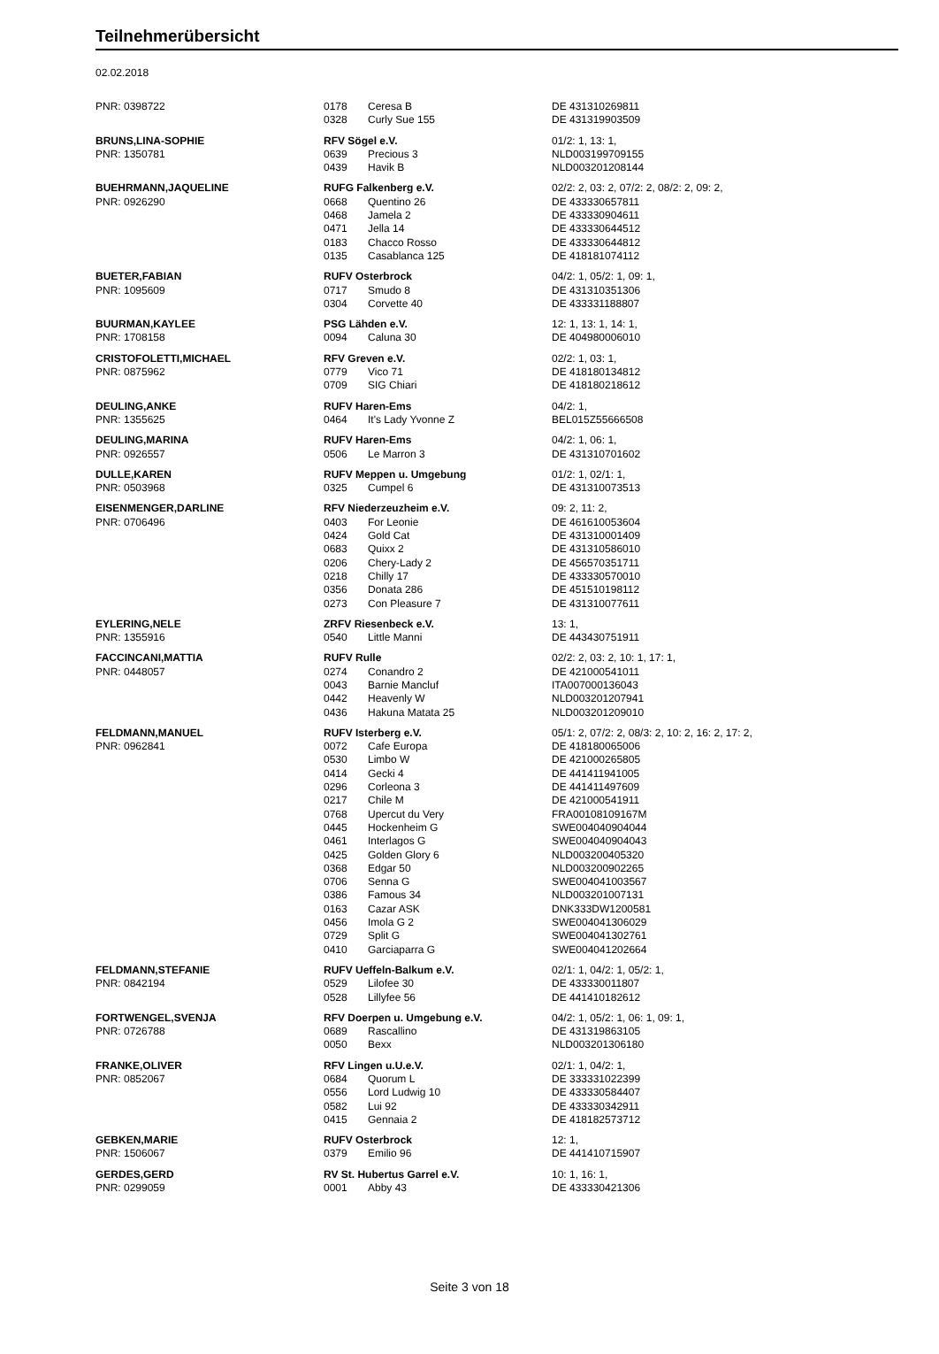Teilnehmerübersicht
02.02.2018
| PNR: 0398722 | 0178 | Ceresa B | DE 431310269811 |
| | 0328 | Curly Sue 155 | DE 431319903509 |
| BRUNS,LINA-SOPHIE | RFV Sögel e.V. | | 01/2: 1, 13: 1, |
| PNR: 1350781 | 0639 | Precious 3 | NLD003199709155 |
| | 0439 | Havik B | NLD003201208144 |
| BUEHRMANN,JAQUELINE | RUFG Falkenberg e.V. | | 02/2: 2, 03: 2, 07/2: 2, 08/2: 2, 09: 2, |
| PNR: 0926290 | 0668 | Quentino 26 | DE 433330657811 |
| | 0468 | Jamela 2 | DE 433330904611 |
| | 0471 | Jella 14 | DE 433330644512 |
| | 0183 | Chacco Rosso | DE 433330644812 |
| | 0135 | Casablanca 125 | DE 418181074112 |
| BUETER,FABIAN | RUFV Osterbrock | | 04/2: 1, 05/2: 1, 09: 1, |
| PNR: 1095609 | 0717 | Smudo 8 | DE 431310351306 |
| | 0304 | Corvette 40 | DE 433331188807 |
| BUURMAN,KAYLEE | PSG Lähden e.V. | | 12: 1, 13: 1, 14: 1, |
| PNR: 1708158 | 0094 | Caluna 30 | DE 404980006010 |
| CRISTOFOLETTI,MICHAEL | RFV Greven e.V. | | 02/2: 1, 03: 1, |
| PNR: 0875962 | 0779 | Vico 71 | DE 418180134812 |
| | 0709 | SIG Chiari | DE 418180218612 |
| DEULING,ANKE | RUFV Haren-Ems | | 04/2: 1, |
| PNR: 1355625 | 0464 | It's Lady Yvonne Z | BEL015Z55666508 |
| DEULING,MARINA | RUFV Haren-Ems | | 04/2: 1, 06: 1, |
| PNR: 0926557 | 0506 | Le Marron 3 | DE 431310701602 |
| DULLE,KAREN | RUFV Meppen u. Umgebung | | 01/2: 1, 02/1: 1, |
| PNR: 0503968 | 0325 | Cumpel 6 | DE 431310073513 |
| EISENMENGER,DARLINE | RFV Niederzeuzheim e.V. | | 09: 2, 11: 2, |
| PNR: 0706496 | 0403 | For Leonie | DE 461610053604 |
| | 0424 | Gold Cat | DE 431310001409 |
| | 0683 | Quixx 2 | DE 431310586010 |
| | 0206 | Chery-Lady 2 | DE 456570351711 |
| | 0218 | Chilly 17 | DE 433330570010 |
| | 0356 | Donata 286 | DE 451510198112 |
| | 0273 | Con Pleasure 7 | DE 431310077611 |
| EYLERING,NELE | ZRFV Riesenbeck e.V. | | 13: 1, |
| PNR: 1355916 | 0540 | Little Manni | DE 443430751911 |
| FACCINCANI,MATTIA | RUFV Rulle | | 02/2: 2, 03: 2, 10: 1, 17: 1, |
| PNR: 0448057 | 0274 | Conandro 2 | DE 421000541011 |
| | 0043 | Barnie Mancluf | ITA007000136043 |
| | 0442 | Heavenly W | NLD003201207941 |
| | 0436 | Hakuna Matata 25 | NLD003201209010 |
| FELDMANN,MANUEL | RUFV Isterberg e.V. | | 05/1: 2, 07/2: 2, 08/3: 2, 10: 2, 16: 2, 17: 2, |
| PNR: 0962841 | 0072 | Cafe Europa | DE 418180065006 |
| | 0530 | Limbo W | DE 421000265805 |
| | 0414 | Gecki 4 | DE 441411941005 |
| | 0296 | Corleona 3 | DE 441411497609 |
| | 0217 | Chile M | DE 421000541911 |
| | 0768 | Upercut du Very | FRA00108109167M |
| | 0445 | Hockenheim G | SWE004040904044 |
| | 0461 | Interlagos G | SWE004040904043 |
| | 0425 | Golden Glory 6 | NLD003200405320 |
| | 0368 | Edgar 50 | NLD003200902265 |
| | 0706 | Senna G | SWE004041003567 |
| | 0386 | Famous 34 | NLD003201007131 |
| | 0163 | Cazar ASK | DNK333DW1200581 |
| | 0456 | Imola G 2 | SWE004041306029 |
| | 0729 | Split G | SWE004041302761 |
| | 0410 | Garciaparra G | SWE004041202664 |
| FELDMANN,STEFANIE | RUFV Ueffeln-Balkum e.V. | | 02/1: 1, 04/2: 1, 05/2: 1, |
| PNR: 0842194 | 0529 | Lilofee 30 | DE 433330011807 |
| | 0528 | Lillyfee 56 | DE 441410182612 |
| FORTWENGEL,SVENJA | RFV Doerpen u. Umgebung e.V. | | 04/2: 1, 05/2: 1, 06: 1, 09: 1, |
| PNR: 0726788 | 0689 | Rascallino | DE 431319863105 |
| | 0050 | Bexx | NLD003201306180 |
| FRANKE,OLIVER | RFV Lingen u.U.e.V. | | 02/1: 1, 04/2: 1, |
| PNR: 0852067 | 0684 | Quorum L | DE 333331022399 |
| | 0556 | Lord Ludwig 10 | DE 433330584407 |
| | 0582 | Lui 92 | DE 433330342911 |
| | 0415 | Gennaia 2 | DE 418182573712 |
| GEBKEN,MARIE | RUFV Osterbrock | | 12: 1, |
| PNR: 1506067 | 0379 | Emilio 96 | DE 441410715907 |
| GERDES,GERD | RV St. Hubertus Garrel e.V. | | 10: 1, 16: 1, |
| PNR: 0299059 | 0001 | Abby 43 | DE 433330421306 |
Seite 3 von 18